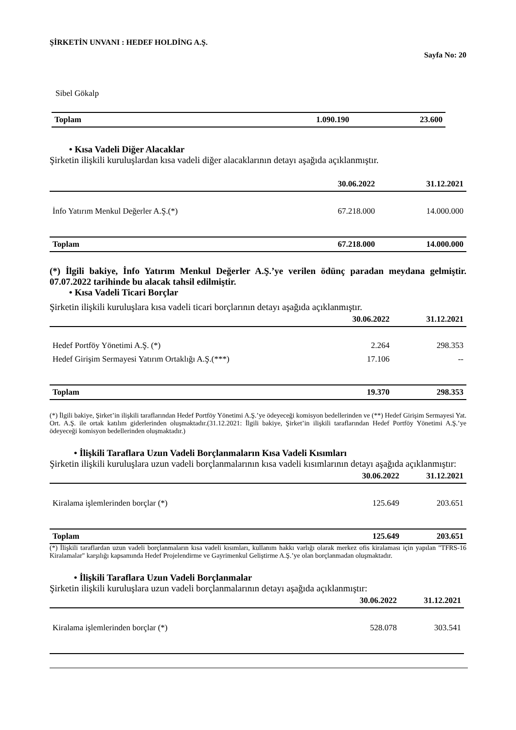ŞİRKETİN UNVANI : HEDEF HOLDİNG A.Ş.
Sayfa No: 20
Sibel Gökalp
| Toplam | 1.090.190 | 23.600 |
• Kısa Vadeli Diğer Alacaklar
Şirketin ilişkili kuruluşlardan kısa vadeli diğer alacaklarının detayı aşağıda açıklanmıştır.
| | 30.06.2022 | 31.12.2021 |
| --- | --- | --- |
| İnfo Yatırım Menkul Değerler A.Ş.(*) | 67.218.000 | 14.000.000 |
| Toplam | 67.218.000 | 14.000.000 |
(*) İlgili bakiye, İnfo Yatırım Menkul Değerler A.Ş.’ye verilen ödünç paradan meydana gelmiştir. 07.07.2022 tarihinde bu alacak tahsil edilmiştir.
• Kısa Vadeli Ticari Borçlar
Şirketin ilişkili kuruluşlara kısa vadeli ticari borçlarının detayı aşağıda açıklanmıştır.
| | 30.06.2022 | 31.12.2021 |
| --- | --- | --- |
| Hedef Portföy Yönetimi A.Ş. (*) | 2.264 | 298.353 |
| Hedef Girişim Sermayesi Yatırım Ortaklığı A.Ş.(***) | 17.106 | -- |
| Toplam | 19.370 | 298.353 |
(*) İlgili bakiye, Şirket’in ilişkili taraflarından Hedef Portföy Yönetimi A.Ş.’ye ödeyeceği komisyon bedellerinden ve (**) Hedef Girişim Sermayesi Yat. Ort. A.Ş. ile ortak katılım giderlerinden oluşmaktadır.(31.12.2021: İlgili bakiye, Şirket’in ilişkili taraflarından Hedef Portföy Yönetimi A.Ş.’ye ödeyeceği komisyon bedellerinden oluşmaktadır.)
• İlişkili Taraflara Uzun Vadeli Borçlanmaların Kısa Vadeli Kısımları
Şirketin ilişkili kuruluşlara uzun vadeli borçlanmalarının kısa vadeli kısımlarının detayı aşağıda açıklanmıştır:
| | 30.06.2022 | 31.12.2021 |
| --- | --- | --- |
| Kiralama işlemlerinden borçlar (*) | 125.649 | 203.651 |
| Toplam | 125.649 | 203.651 |
(*) İlişkili taraflardan uzun vadeli borçlanmaların kısa vadeli kısımları, kullanım hakkı varlığı olarak merkez ofis kiralaması için yapılan "TFRS-16 Kiralamalar" karşılığı kapsamında Hedef Projelendirme ve Gayrimenkul Geliştirme A.Ş.’ye olan borçlanmadan oluşmaktadır.
• İlişkili Taraflara Uzun Vadeli Borçlanmalar
Şirketin ilişkili kuruluşlara uzun vadeli borçlanmalarının detayı aşağıda açıklanmıştır:
| | 30.06.2022 | 31.12.2021 |
| --- | --- | --- |
| Kiralama işlemlerinden borçlar (*) | 528.078 | 303.541 |